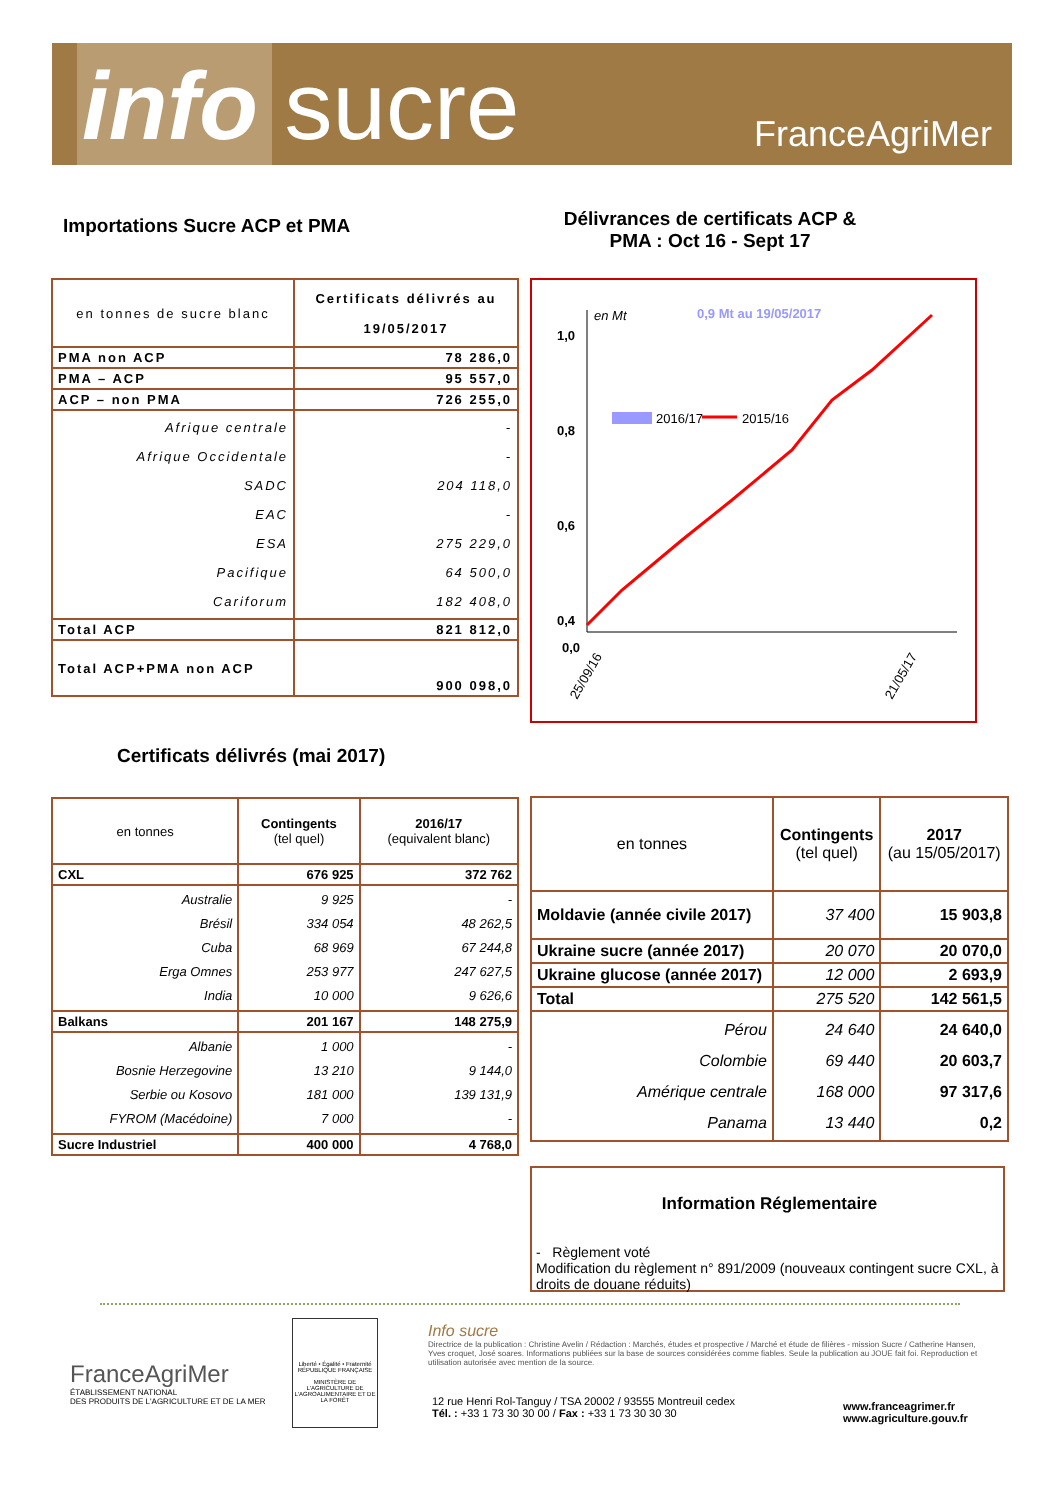info sucre FranceAgriMer
Importations Sucre ACP et PMA
Délivrances de certificats ACP & PMA : Oct 16 - Sept 17
| en tonnes de sucre blanc | Certificats délivrés au 19/05/2017 |
| --- | --- |
| PMA non ACP | 78 286,0 |
| PMA – ACP | 95 557,0 |
| ACP – non PMA | 726 255,0 |
| Afrique centrale Afrique Occidentale SADC EAC ESA Pacifique Cariforum | - - 204 118,0 - 275 229,0 64 500,0 182 408,0 |
| Total ACP | 821 812,0 |
| Total ACP+PMA non ACP | 900 098,0 |
1,0
0,8
0,6
0,4
en Mt
0,9 Mt au 19/05/2017
2016/17
2015/16
0,0
25/09/16
21/05/17
Certificats délivrés (mai 2017)
| en tonnes | Contingents (tel quel) | 2016/17 (equivalent blanc) |
| --- | --- | --- |
| CXL | 676 925 | 372 762 |
| Australie Brésil Cuba Erga Omnes India | 9 925 334 054 68 969 253 977 10 000 | - 48 262,5 67 244,8 247 627,5 9 626,6 |
| Balkans | 201 167 | 148 275,9 |
| Albanie Bosnie Herzegovine Serbie ou Kosovo FYROM (Macédoine) | 1 000 13 210 181 000 7 000 | - 9 144,0 139 131,9 - |
| Sucre Industriel | 400 000 | 4 768,0 |
| en tonnes | Contingents (tel quel) | 2017 (au 15/05/2017) |
| --- | --- | --- |
| Moldavie (année civile 2017) | 37 400 | 15 903,8 |
| Ukraine sucre (année 2017) | 20 070 | 20 070,0 |
| Ukraine glucose (année 2017) | 12 000 | 2 693,9 |
| Total | 275 520 | 142 561,5 |
| Pérou Colombie Amérique centrale Panama | 24 640 69 440 168 000 13 440 | 24 640,0 20 603,7 97 317,6 0,2 |
Information Réglementaire
- Règlement voté
Modification du règlement n° 891/2009 (nouveaux contingent sucre CXL, à droits de douane réduits)
FranceAgriMer
ÉTABLISSEMENT NATIONAL
DES PRODUITS DE L'AGRICULTURE ET DE LA MER
Liberté • Égalité • Fraternité
RÉPUBLIQUE FRANÇAISE
MINISTÈRE DE L'AGRICULTURE DE L'AGROALIMENTAIRE ET DE LA FORÊT
Info sucre
Directrice de la publication : Christine Avelin / Rédaction : Marchés, études et prospective / Marché et étude de filières - mission Sucre / Catherine Hansen, Yves croquet, José soares. Informations publiées sur la base de sources considérées comme fiables. Seule la publication au JOUE fait foi. Reproduction et utilisation autorisée avec mention de la source.
12 rue Henri Rol-Tanguy / TSA 20002 / 93555 Montreuil cedex
Tél. : +33 1 73 30 30 00 / Fax : +33 1 73 30 30 30
www.franceagrimer.fr
www.agriculture.gouv.fr